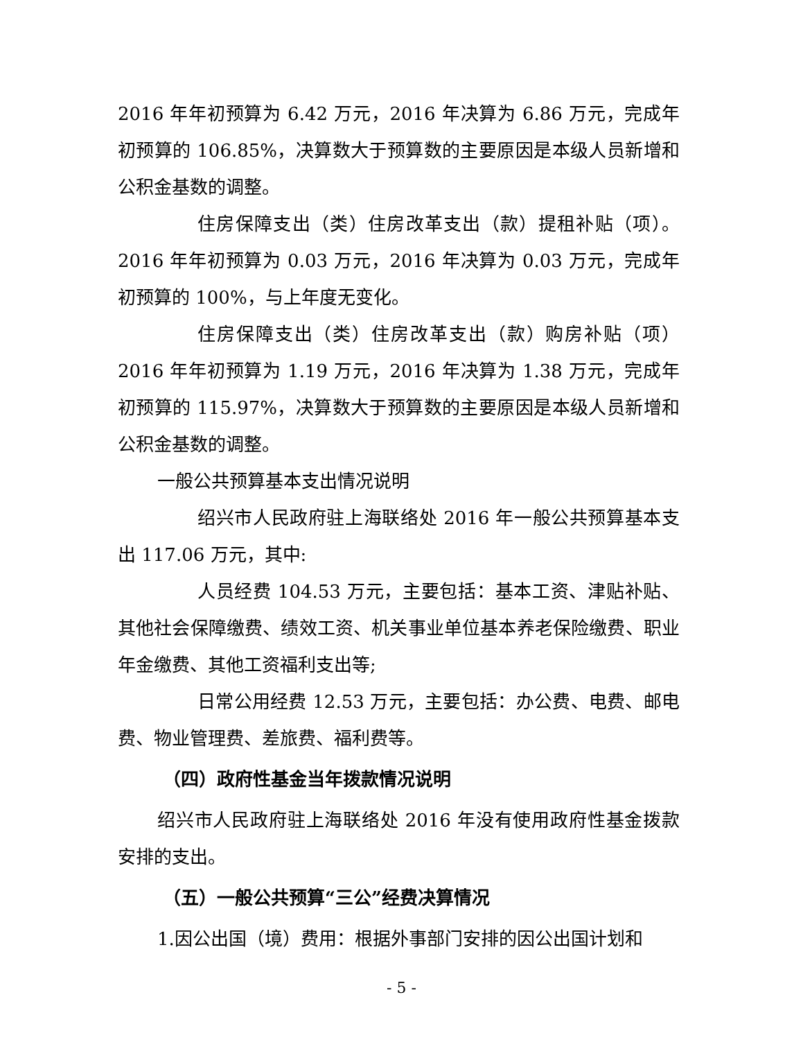2016 年年初预算为 6.42 万元，2016 年决算为 6.86 万元，完成年初预算的 106.85%，决算数大于预算数的主要原因是本级人员新增和公积金基数的调整。
住房保障支出（类）住房改革支出（款）提租补贴（项）。2016 年年初预算为 0.03 万元，2016 年决算为 0.03 万元，完成年初预算的 100%，与上年度无变化。
住房保障支出（类）住房改革支出（款）购房补贴（项）2016 年年初预算为 1.19 万元，2016 年决算为 1.38 万元，完成年初预算的 115.97%，决算数大于预算数的主要原因是本级人员新增和公积金基数的调整。
一般公共预算基本支出情况说明
绍兴市人民政府驻上海联络处 2016 年一般公共预算基本支出 117.06 万元，其中:
人员经费 104.53 万元，主要包括：基本工资、津贴补贴、其他社会保障缴费、绩效工资、机关事业单位基本养老保险缴费、职业年金缴费、其他工资福利支出等;
日常公用经费 12.53 万元，主要包括：办公费、电费、邮电费、物业管理费、差旅费、福利费等。
（四）政府性基金当年拨款情况说明
绍兴市人民政府驻上海联络处 2016 年没有使用政府性基金拨款安排的支出。
（五）一般公共预算“三公”经费决算情况
1.因公出国（境）费用：根据外事部门安排的因公出国计划和
- 5 -